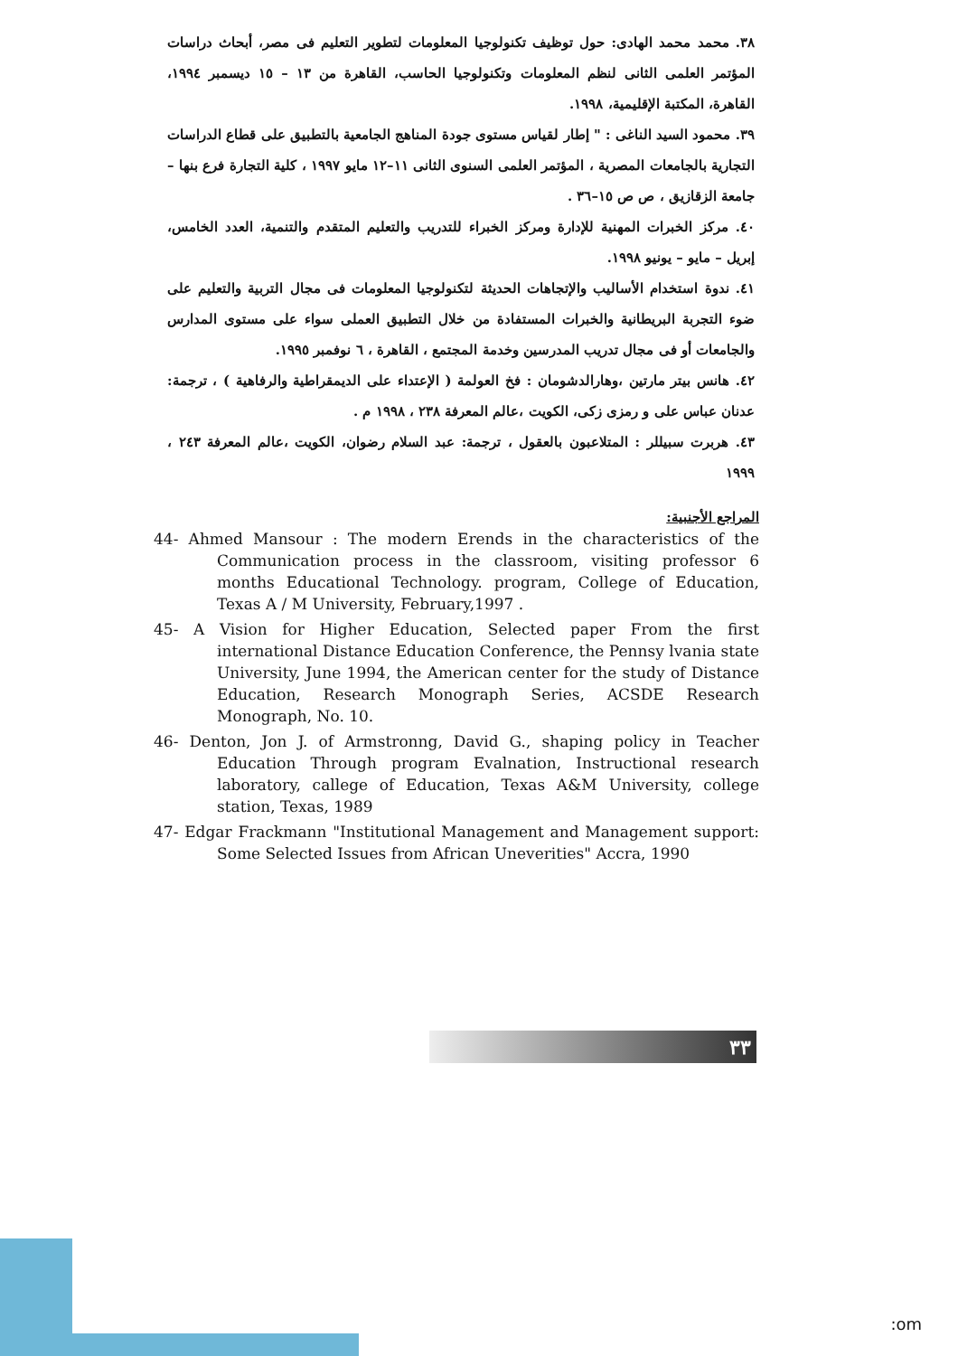٣٨. محمد محمد الهادى: حول توظيف تكنولوجيا المعلومات لتطوير التعليم فى مصر، أبحاث دراسات المؤتمر العلمى الثانى لنظم المعلومات وتكنولوجيا الحاسب، القاهرة من ١٣ – ١٥ ديسمبر ١٩٩٤، القاهرة، المكتبة الإقليمية، ١٩٩٨.
٣٩. محمود السيد الناغى : " إطار لقياس مستوى جودة المناهج الجامعية بالتطبيق على قطاع الدراسات التجارية بالجامعات المصرية ، المؤتمر العلمى السنوى الثانى ١١–١٢ مايو ١٩٩٧ ، كلية التجارة فرع بنها – جامعة الزقازيق ، ص ص ١٥–٣٦ .
٤٠. مركز الخبرات المهنية للإدارة ومركز الخبراء للتدريب والتعليم المتقدم والتنمية، العدد الخامس، إبريل – مايو – يونيو ١٩٩٨.
٤١. ندوة استخدام الأساليب والإتجاهات الحديثة لتكنولوجيا المعلومات فى مجال التربية والتعليم على ضوء التجربة البريطانية والخبرات المستفادة من خلال التطبيق العملى سواء على مستوى المدارس والجامعات أو فى مجال تدريب المدرسين وخدمة المجتمع ، القاهرة ، ٦ نوفمبر ١٩٩٥.
٤٢. هانس بيتر مارتين ،وهارالدشومان : فخ العولمة ( الإعتداء على الديمقراطية والرفاهية ) ، ترجمة: عدنان عباس على و رمزى زكى، الكويت ،عالم المعرفة ٢٣٨ ، ١٩٩٨ م .
٤٣. هربرت سبيللر : المتلاعبون بالعقول ، ترجمة: عبد السلام رضوان، الكويت ،عالم المعرفة ٢٤٣ ، ١٩٩٩
المراجع الأجنبية:
44- Ahmed Mansour : The modern Erends in the characteristics of the Communication process in the classroom, visiting professor 6 months Educational Technology. program, College of Education, Texas A / M University, February,1997 .
45- A Vision for Higher Education, Selected paper From the first international Distance Education Conference, the Pennsy lvania state University, June 1994, the American center for the study of Distance Education, Research Monograph Series, ACSDE Research Monograph, No. 10.
46- Denton, Jon J. of Armstronng, David G., shaping policy in Teacher Education Through program Evalnation, Instructional research laboratory, callege of Education, Texas A&M University, college station, Texas, 1989
47- Edgar Frackmann "Institutional Management and Management support: Some Selected Issues from African Uneverities" Accra, 1990
٣٣
:om